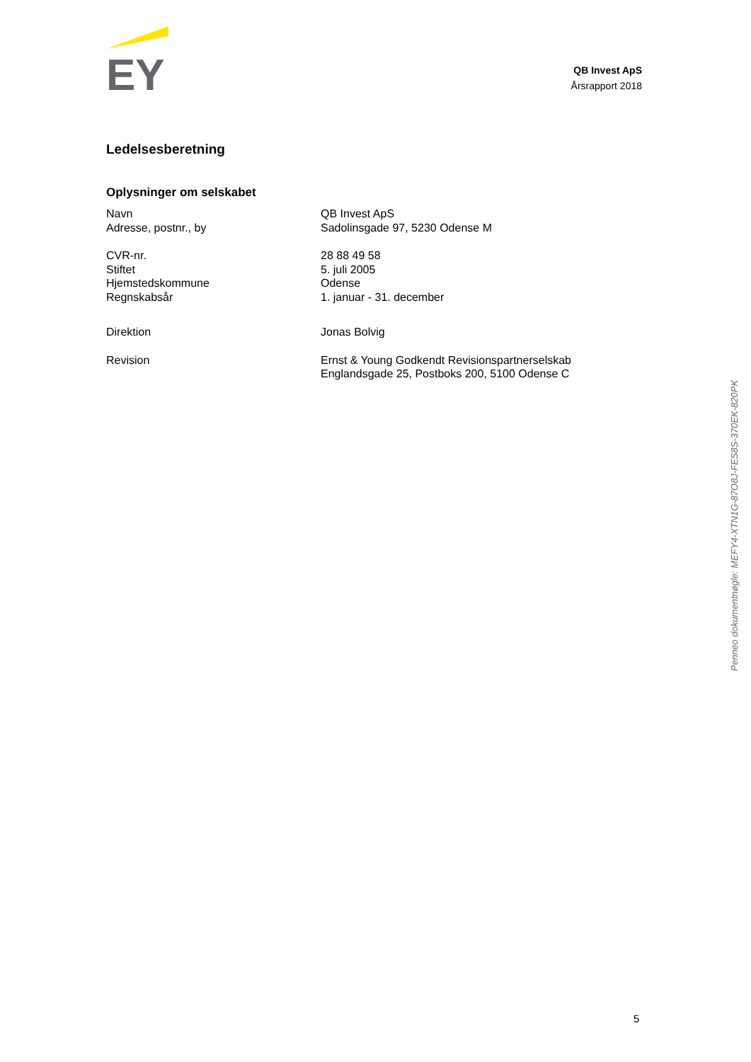EY
QB Invest ApS
Årsrapport 2018
Ledelsesberetning
Oplysninger om selskabet
| Navn | QB Invest ApS |
| Adresse, postnr., by | Sadolinsgade 97, 5230 Odense M |
| CVR-nr. | 28 88 49 58 |
| Stiftet | 5. juli 2005 |
| Hjemstedskommune | Odense |
| Regnskabsår | 1. januar - 31. december |
| Direktion | Jonas Bolvig |
| Revision | Ernst & Young Godkendt Revisionspartnerselskab Englandsgade 25, Postboks 200, 5100 Odense C |
Penneo dokumentnøgle: MEFY4-XTN1G-87O8J-FES8S-370EK-820PK
5